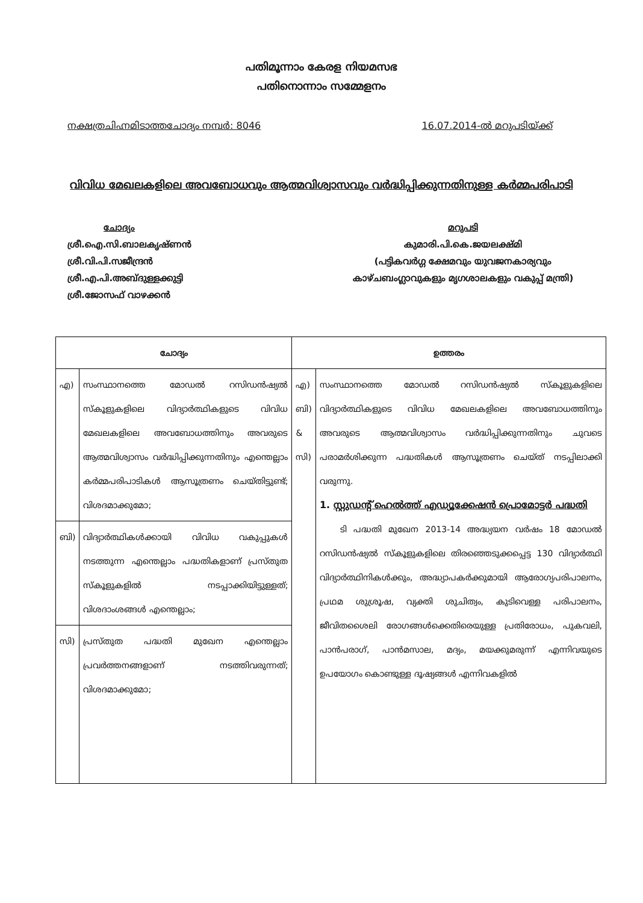പതിമൂന്നാം കേരള നിയമസഭ
പതിനൊന്നാം സമ്മേളനം
നക്ഷത്രചിഹ്നമിടാത്തചോദ്യം നമ്പർ: 8046 16.07.2014-ൽ മറുപടിയ്ക്ക്
വിവിധ മേഖലകളിലെ അവബോധവും ആത്മവിശ്വാസവും വർദ്ധിപ്പിക്കുന്നതിനുള്ള കർമ്മപരിപാടി
ചോദ്യം
ശ്രീ.ഐ.സി.ബാലകൃഷ്ണൻ
ശ്രീ.വി.പി.സജീന്ദ്രൻ
ശ്രീ.എ.പി.അബ്ദുള്ളക്കുട്ടി
ശ്രീ.ജോസഫ് വാഴക്കൻ
മറുപടി
കുമാരി.പി.കെ.ജയലക്ഷ്മി
(പട്ടികവർഗ്ഗ ക്ഷേമവും യുവജനകാര്യവും കാഴ്ചബംഗ്ലാവുകളും മൃഗശാലകളും വകുപ്പ് മന്ത്രി)
| ചോദ്യം | | ഉത്തരം | |
| --- | --- | --- | --- |
| എ) | സംസ്ഥാനത്തെ മോഡൽ റസിഡൻഷ്യൽ സ്കൂളുകളിലെ വിദ്യാർത്ഥികളുടെ വിവിധ മേഖലകളിലെ അവബോധത്തിനും അവരുടെ ആത്മവിശ്വാസം വർദ്ധിപ്പിക്കുന്നതിനും എന്തെല്ലാം കർമ്മപരിപാടികൾ ആസൂത്രണം ചെയ്തിട്ടുണ്ട്; വിശദമാക്കുമോ; | എ) ബി) & സി) | സംസ്ഥാനത്തെ മോഡൽ റസിഡൻഷ്യൽ സ്കൂളുകളിലെ വിദ്യാർത്ഥികളുടെ വിവിധ മേഖലകളിലെ അവബോധത്തിനും അവരുടെ ആത്മവിശ്വാസം വർദ്ധിപ്പിക്കുന്നതിനും ചുവടെ പരാമർശിക്കുന്ന പദ്ധതികൾ ആസൂത്രണം ചെയ്ത് നടപ്പിലാക്കി വരുന്നു. 1. സ്റ്റുഡന്റ് ഹെൽത്ത് എഡ്യൂക്കേഷൻ പ്രൊമോട്ടർ പദ്ധതി ടി പദ്ധതി മുഖേന 2013-14 അദ്ധ്യയന വർഷം 18 മോഡൽ റസിഡൻഷ്യൽ സ്കൂളുകളിലെ തിരഞ്ഞെടുക്കപ്പെട്ട 130 വിദ്യാർത്ഥി വിദ്യാർത്ഥിനികൾക്കും, അദ്ധ്യാപകർക്കുമായി ആരോഗ്യപരിപാലനം, പ്രഥമ ശുശ്രൂഷ, വ്യക്തി ശുചിത്വം, കുടിവെള്ള പരിപാലനം, ജീവിതശൈലി രോഗങ്ങൾക്കെതിരെയുള്ള പ്രതിരോധം, പുകവലി, പാൻപരാഗ്, പാൻമസാല, മദ്യം, മയക്കുമരുന്ന് എന്നിവയുടെ ഉപയോഗം കൊണ്ടുള്ള ദൂഷ്യങ്ങൾ എന്നിവകളിൽ |
| ബി) | വിദ്യാർത്ഥികൾക്കായി വിവിധ വകുപ്പുകൾ നടത്തുന്ന എന്തെല്ലാം പദ്ധതികളാണ് പ്രസ്തുത സ്കൂളുകളിൽ നടപ്പാക്കിയിട്ടുള്ളത്; വിശദാംശങ്ങൾ എന്തെല്ലാം; | | |
| സി) | പ്രസ്തുത പദ്ധതി മുഖേന എന്തെല്ലാം പ്രവർത്തനങ്ങളാണ് നടത്തിവരുന്നത്; വിശദമാക്കുമോ; | | |